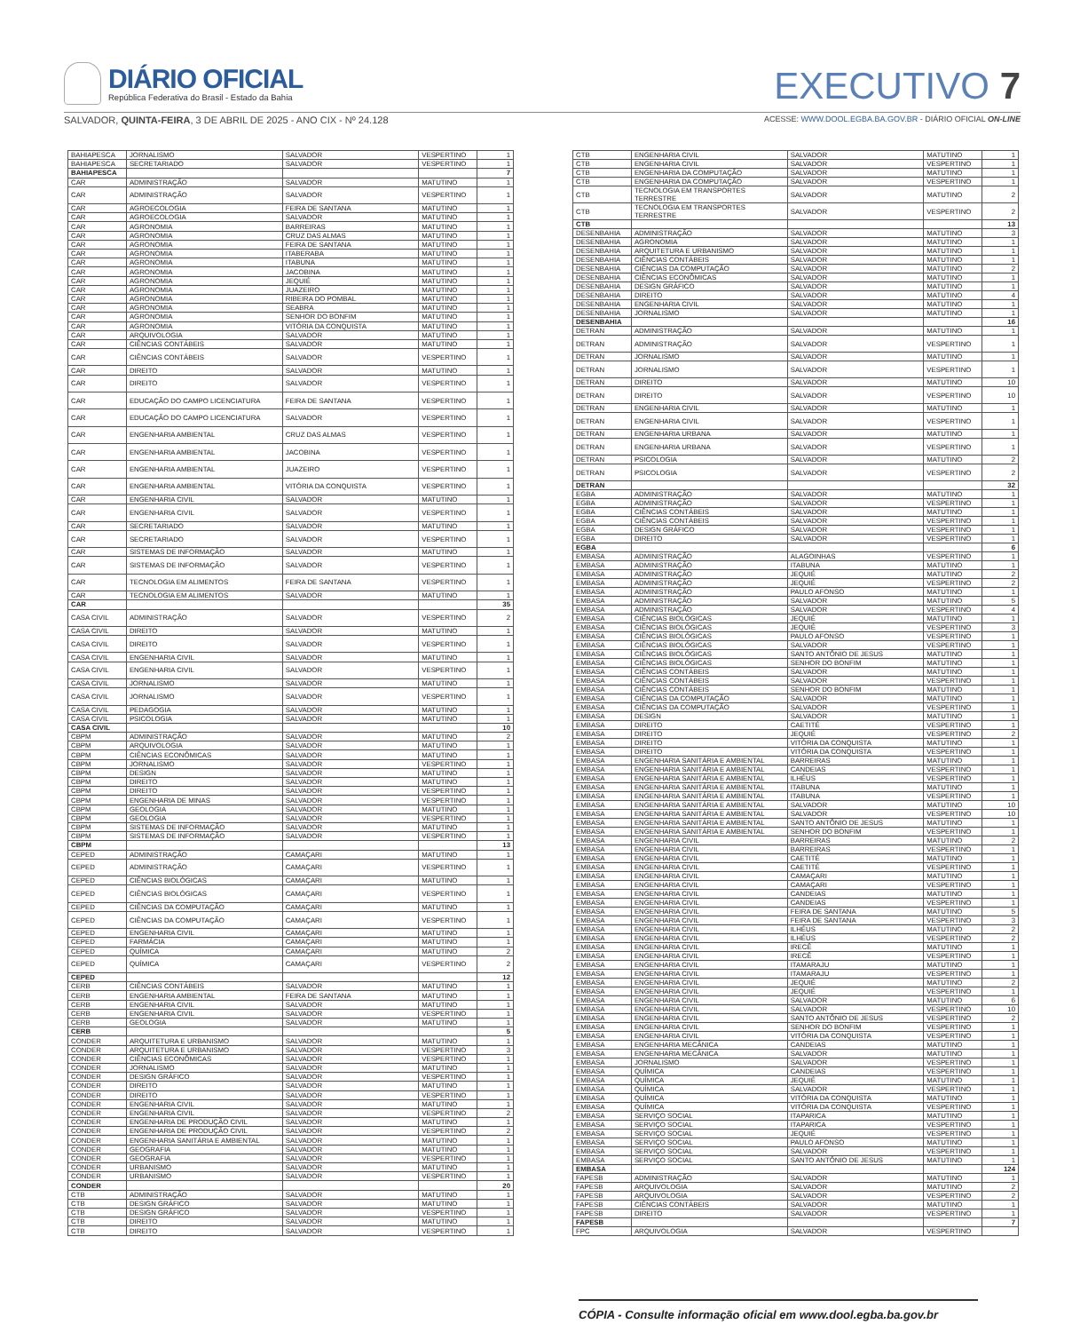DIÁRIO OFICIAL
República Federativa do Brasil - Estado da Bahia
EXECUTIVO 7
SALVADOR, QUINTA-FEIRA, 3 DE ABRIL DE 2025 - ANO CIX - Nº 24.128
ACESSE: WWW.DOOL.EGBA.BA.GOV.BR - DIÁRIO OFICIAL ON-LINE
| BAHIAPESCA | JORNALISMO | SALVADOR | VESPERTINO | 1 |
| BAHIAPESCA | SECRETARIADO | SALVADOR | VESPERTINO | 1 |
| BAHIAPESCA | | | | 7 |
| CAR | ADMINISTRAÇÃO | SALVADOR | MATUTINO | 1 |
| CAR | ADMINISTRAÇÃO | SALVADOR | VESPERTINO | 1 |
| CAR | AGROECOLOGIA | FEIRA DE SANTANA | MATUTINO | 1 |
| CAR | AGROECOLOGIA | SALVADOR | MATUTINO | 1 |
| CAR | AGRONOMIA | BARREIRAS | MATUTINO | 1 |
| CAR | AGRONOMIA | CRUZ DAS ALMAS | MATUTINO | 1 |
| CAR | AGRONOMIA | FEIRA DE SANTANA | MATUTINO | 1 |
| CAR | AGRONOMIA | ITABERABA | MATUTINO | 1 |
| CAR | AGRONOMIA | ITABUNA | MATUTINO | 1 |
| CAR | AGRONOMIA | JACOBINA | MATUTINO | 1 |
| CAR | AGRONOMIA | JEQUIÉ | MATUTINO | 1 |
| CAR | AGRONOMIA | JUAZEIRO | MATUTINO | 1 |
| CAR | AGRONOMIA | RIBEIRA DO POMBAL | MATUTINO | 1 |
| CAR | AGRONOMIA | SEABRA | MATUTINO | 1 |
| CAR | AGRONOMIA | SENHOR DO BONFIM | MATUTINO | 1 |
| CAR | AGRONOMIA | VITÓRIA DA CONQUISTA | MATUTINO | 1 |
| CAR | ARQUIVOLOGIA | SALVADOR | MATUTINO | 1 |
| CAR | CIÊNCIAS CONTÁBEIS | SALVADOR | MATUTINO | 1 |
| CAR | CIÊNCIAS CONTÁBEIS | SALVADOR | VESPERTINO | 1 |
| CAR | DIREITO | SALVADOR | MATUTINO | 1 |
| CAR | DIREITO | SALVADOR | VESPERTINO | 1 |
| CAR | EDUCAÇÃO DO CAMPO LICENCIATURA | FEIRA DE SANTANA | VESPERTINO | 1 |
| CAR | EDUCAÇÃO DO CAMPO LICENCIATURA | SALVADOR | VESPERTINO | 1 |
| CAR | ENGENHARIA AMBIENTAL | CRUZ DAS ALMAS | VESPERTINO | 1 |
| CAR | ENGENHARIA AMBIENTAL | JACOBINA | VESPERTINO | 1 |
| CAR | ENGENHARIA AMBIENTAL | JUAZEIRO | VESPERTINO | 1 |
| CAR | ENGENHARIA AMBIENTAL | VITÓRIA DA CONQUISTA | VESPERTINO | 1 |
| CAR | ENGENHARIA CIVIL | SALVADOR | MATUTINO | 1 |
| CAR | ENGENHARIA CIVIL | SALVADOR | VESPERTINO | 1 |
| CAR | SECRETARIADO | SALVADOR | MATUTINO | 1 |
| CAR | SECRETARIADO | SALVADOR | VESPERTINO | 1 |
| CAR | SISTEMAS DE INFORMAÇÃO | SALVADOR | MATUTINO | 1 |
| CAR | SISTEMAS DE INFORMAÇÃO | SALVADOR | VESPERTINO | 1 |
| CAR | TECNOLOGIA EM ALIMENTOS | FEIRA DE SANTANA | VESPERTINO | 1 |
| CAR | TECNOLOGIA EM ALIMENTOS | SALVADOR | MATUTINO | 1 |
| CAR | | | | 35 |
| CASA CIVIL | ADMINISTRAÇÃO | SALVADOR | VESPERTINO | 2 |
| CASA CIVIL | DIREITO | SALVADOR | MATUTINO | 1 |
| CASA CIVIL | DIREITO | SALVADOR | VESPERTINO | 1 |
| CASA CIVIL | ENGENHARIA CIVIL | SALVADOR | MATUTINO | 1 |
| CASA CIVIL | ENGENHARIA CIVIL | SALVADOR | VESPERTINO | 1 |
| CASA CIVIL | JORNALISMO | SALVADOR | MATUTINO | 1 |
| CASA CIVIL | JORNALISMO | SALVADOR | VESPERTINO | 1 |
| CASA CIVIL | PEDAGOGIA | SALVADOR | MATUTINO | 1 |
| CASA CIVIL | PSICOLOGIA | SALVADOR | MATUTINO | 1 |
| CASA CIVIL | | | | 10 |
| CBPM | ADMINISTRAÇÃO | SALVADOR | MATUTINO | 2 |
| CBPM | ARQUIVOLOGIA | SALVADOR | MATUTINO | 1 |
| CBPM | CIÊNCIAS ECONÔMICAS | SALVADOR | MATUTINO | 1 |
| CBPM | JORNALISMO | SALVADOR | VESPERTINO | 1 |
| CBPM | DESIGN | SALVADOR | MATUTINO | 1 |
| CBPM | DIREITO | SALVADOR | MATUTINO | 1 |
| CBPM | DIREITO | SALVADOR | VESPERTINO | 1 |
| CBPM | ENGENHARIA DE MINAS | SALVADOR | VESPERTINO | 1 |
| CBPM | GEOLOGIA | SALVADOR | MATUTINO | 1 |
| CBPM | GEOLOGIA | SALVADOR | VESPERTINO | 1 |
| CBPM | SISTEMAS DE INFORMAÇÃO | SALVADOR | MATUTINO | 1 |
| CBPM | SISTEMAS DE INFORMAÇÃO | SALVADOR | VESPERTINO | 1 |
| CBPM | | | | 13 |
| CEPED | ADMINISTRAÇÃO | CAMAÇARI | MATUTINO | 1 |
| CEPED | ADMINISTRAÇÃO | CAMAÇARI | VESPERTINO | 1 |
| CEPED | CIÊNCIAS BIOLÓGICAS | CAMAÇARI | MATUTINO | 1 |
| CEPED | CIÊNCIAS BIOLÓGICAS | CAMAÇARI | VESPERTINO | 1 |
| CEPED | CIÊNCIAS DA COMPUTAÇÃO | CAMAÇARI | MATUTINO | 1 |
| CEPED | CIÊNCIAS DA COMPUTAÇÃO | CAMAÇARI | VESPERTINO | 1 |
| CEPED | ENGENHARIA CIVIL | CAMAÇARI | MATUTINO | 1 |
| CEPED | FARMÁCIA | CAMAÇARI | MATUTINO | 1 |
| CEPED | QUÍMICA | CAMAÇARI | MATUTINO | 2 |
| CEPED | QUÍMICA | CAMAÇARI | VESPERTINO | 2 |
| CEPED | | | | 12 |
| CERB | CIÊNCIAS CONTÁBEIS | SALVADOR | MATUTINO | 1 |
| CERB | ENGENHARIA AMBIENTAL | FEIRA DE SANTANA | MATUTINO | 1 |
| CERB | ENGENHARIA CIVIL | SALVADOR | MATUTINO | 1 |
| CERB | ENGENHARIA CIVIL | SALVADOR | VESPERTINO | 1 |
| CERB | GEOLOGIA | SALVADOR | MATUTINO | 1 |
| CERB | | | | 5 |
| CONDER | ARQUITETURA E URBANISMO | SALVADOR | MATUTINO | 1 |
| CONDER | ARQUITETURA E URBANISMO | SALVADOR | VESPERTINO | 3 |
| CONDER | CIÊNCIAS ECONÔMICAS | SALVADOR | VESPERTINO | 1 |
| CONDER | JORNALISMO | SALVADOR | MATUTINO | 1 |
| CONDER | DESIGN GRÁFICO | SALVADOR | VESPERTINO | 1 |
| CONDER | DIREITO | SALVADOR | MATUTINO | 1 |
| CONDER | DIREITO | SALVADOR | VESPERTINO | 1 |
| CONDER | ENGENHARIA CIVIL | SALVADOR | MATUTINO | 1 |
| CONDER | ENGENHARIA CIVIL | SALVADOR | VESPERTINO | 2 |
| CONDER | ENGENHARIA DE PRODUÇÃO CIVIL | SALVADOR | MATUTINO | 1 |
| CONDER | ENGENHARIA DE PRODUÇÃO CIVIL | SALVADOR | VESPERTINO | 2 |
| CONDER | ENGENHARIA SANITÁRIA E AMBIENTAL | SALVADOR | MATUTINO | 1 |
| CONDER | GEOGRAFIA | SALVADOR | MATUTINO | 1 |
| CONDER | GEOGRAFIA | SALVADOR | VESPERTINO | 1 |
| CONDER | URBANISMO | SALVADOR | MATUTINO | 1 |
| CONDER | URBANISMO | SALVADOR | VESPERTINO | 1 |
| CONDER | | | | 20 |
| CTB | ADMINISTRAÇÃO | SALVADOR | MATUTINO | 1 |
| CTB | DESIGN GRÁFICO | SALVADOR | MATUTINO | 1 |
| CTB | DESIGN GRÁFICO | SALVADOR | VESPERTINO | 1 |
| CTB | DIREITO | SALVADOR | MATUTINO | 1 |
| CTB | DIREITO | SALVADOR | VESPERTINO | 1 |
| CTB | ENGENHARIA CIVIL | SALVADOR | MATUTINO | 1 |
| CTB | ENGENHARIA CIVIL | SALVADOR | VESPERTINO | 1 |
| CTB | ENGENHARIA DA COMPUTAÇÃO | SALVADOR | MATUTINO | 1 |
| CTB | ENGENHARIA DA COMPUTAÇÃO | SALVADOR | VESPERTINO | 1 |
| CTB | TECNOLOGIA EM TRANSPORTES TERRESTRE | SALVADOR | MATUTINO | 2 |
| CTB | TECNOLOGIA EM TRANSPORTES TERRESTRE | SALVADOR | VESPERTINO | 2 |
| CTB | | | | 13 |
| DESENBAHIA | ADMINISTRAÇÃO | SALVADOR | MATUTINO | 3 |
| DESENBAHIA | AGRONOMIA | SALVADOR | MATUTINO | 1 |
| DESENBAHIA | ARQUITETURA E URBANISMO | SALVADOR | MATUTINO | 1 |
| DESENBAHIA | CIÊNCIAS CONTÁBEIS | SALVADOR | MATUTINO | 1 |
| DESENBAHIA | CIÊNCIAS DA COMPUTAÇÃO | SALVADOR | MATUTINO | 2 |
| DESENBAHIA | CIÊNCIAS ECONÔMICAS | SALVADOR | MATUTINO | 1 |
| DESENBAHIA | DESIGN GRÁFICO | SALVADOR | MATUTINO | 1 |
| DESENBAHIA | DIREITO | SALVADOR | MATUTINO | 4 |
| DESENBAHIA | ENGENHARIA CIVIL | SALVADOR | MATUTINO | 1 |
| DESENBAHIA | JORNALISMO | SALVADOR | MATUTINO | 1 |
| DESENBAHIA | | | | 16 |
| DETRAN | ADMINISTRAÇÃO | SALVADOR | MATUTINO | 1 |
| DETRAN | ADMINISTRAÇÃO | SALVADOR | VESPERTINO | 1 |
| DETRAN | JORNALISMO | SALVADOR | MATUTINO | 1 |
| DETRAN | JORNALISMO | SALVADOR | VESPERTINO | 1 |
| DETRAN | DIREITO | SALVADOR | MATUTINO | 10 |
| DETRAN | DIREITO | SALVADOR | VESPERTINO | 10 |
| DETRAN | ENGENHARIA CIVIL | SALVADOR | MATUTINO | 1 |
| DETRAN | ENGENHARIA CIVIL | SALVADOR | VESPERTINO | 1 |
| DETRAN | ENGENHARIA URBANA | SALVADOR | MATUTINO | 1 |
| DETRAN | ENGENHARIA URBANA | SALVADOR | VESPERTINO | 1 |
| DETRAN | PSICOLOGIA | SALVADOR | MATUTINO | 2 |
| DETRAN | PSICOLOGIA | SALVADOR | VESPERTINO | 2 |
| DETRAN | | | | 32 |
| EGBA | ADMINISTRAÇÃO | SALVADOR | MATUTINO | 1 |
| EGBA | ADMINISTRAÇÃO | SALVADOR | VESPERTINO | 1 |
| EGBA | CIÊNCIAS CONTÁBEIS | SALVADOR | MATUTINO | 1 |
| EGBA | CIÊNCIAS CONTÁBEIS | SALVADOR | VESPERTINO | 1 |
| EGBA | DESIGN GRÁFICO | SALVADOR | VESPERTINO | 1 |
| EGBA | DIREITO | SALVADOR | VESPERTINO | 1 |
| EGBA | | | | 6 |
| EMBASA | ADMINISTRAÇÃO | ALAGOINHAS | VESPERTINO | 1 |
| EMBASA | ADMINISTRAÇÃO | ITABUNA | MATUTINO | 1 |
| EMBASA | ADMINISTRAÇÃO | JEQUIÉ | MATUTINO | 2 |
| EMBASA | ADMINISTRAÇÃO | JEQUIÉ | VESPERTINO | 2 |
| EMBASA | ADMINISTRAÇÃO | PAULO AFONSO | MATUTINO | 1 |
| EMBASA | ADMINISTRAÇÃO | SALVADOR | MATUTINO | 5 |
| EMBASA | ADMINISTRAÇÃO | SALVADOR | VESPERTINO | 4 |
| EMBASA | CIÊNCIAS BIOLÓGICAS | JEQUIÉ | MATUTINO | 1 |
| EMBASA | CIÊNCIAS BIOLÓGICAS | JEQUIÉ | VESPERTINO | 3 |
| EMBASA | CIÊNCIAS BIOLÓGICAS | PAULO AFONSO | VESPERTINO | 1 |
| EMBASA | CIÊNCIAS BIOLÓGICAS | SALVADOR | VESPERTINO | 1 |
| EMBASA | CIÊNCIAS BIOLÓGICAS | SANTO ANTÔNIO DE JESUS | MATUTINO | 1 |
| EMBASA | CIÊNCIAS BIOLÓGICAS | SENHOR DO BONFIM | MATUTINO | 1 |
| EMBASA | CIÊNCIAS CONTÁBEIS | SALVADOR | MATUTINO | 1 |
| EMBASA | CIÊNCIAS CONTÁBEIS | SALVADOR | VESPERTINO | 1 |
| EMBASA | CIÊNCIAS CONTÁBEIS | SENHOR DO BONFIM | MATUTINO | 1 |
| EMBASA | CIÊNCIAS DA COMPUTAÇÃO | SALVADOR | MATUTINO | 1 |
| EMBASA | CIÊNCIAS DA COMPUTAÇÃO | SALVADOR | VESPERTINO | 1 |
| EMBASA | DESIGN | SALVADOR | MATUTINO | 1 |
| EMBASA | DIREITO | CAETITÉ | VESPERTINO | 1 |
| EMBASA | DIREITO | JEQUIÉ | VESPERTINO | 2 |
| EMBASA | DIREITO | VITÓRIA DA CONQUISTA | MATUTINO | 1 |
| EMBASA | DIREITO | VITÓRIA DA CONQUISTA | VESPERTINO | 1 |
| EMBASA | ENGENHARIA SANITÁRIA E AMBIENTAL | BARREIRAS | MATUTINO | 1 |
| EMBASA | ENGENHARIA SANITÁRIA E AMBIENTAL | CANDEIAS | VESPERTINO | 1 |
| EMBASA | ENGENHARIA SANITÁRIA E AMBIENTAL | ILHÉUS | VESPERTINO | 1 |
| EMBASA | ENGENHARIA SANITÁRIA E AMBIENTAL | ITABUNA | MATUTINO | 1 |
| EMBASA | ENGENHARIA SANITÁRIA E AMBIENTAL | ITABUNA | VESPERTINO | 1 |
| EMBASA | ENGENHARIA SANITÁRIA E AMBIENTAL | SALVADOR | MATUTINO | 10 |
| EMBASA | ENGENHARIA SANITÁRIA E AMBIENTAL | SALVADOR | VESPERTINO | 10 |
| EMBASA | ENGENHARIA SANITÁRIA E AMBIENTAL | SANTO ANTÔNIO DE JESUS | MATUTINO | 1 |
| EMBASA | ENGENHARIA SANITÁRIA E AMBIENTAL | SENHOR DO BONFIM | VESPERTINO | 1 |
| EMBASA | ENGENHARIA CIVIL | BARREIRAS | MATUTINO | 2 |
| EMBASA | ENGENHARIA CIVIL | BARREIRAS | VESPERTINO | 1 |
| EMBASA | ENGENHARIA CIVIL | CAETITÉ | MATUTINO | 1 |
| EMBASA | ENGENHARIA CIVIL | CAETITÉ | VESPERTINO | 1 |
| EMBASA | ENGENHARIA CIVIL | CAMAÇARI | MATUTINO | 1 |
| EMBASA | ENGENHARIA CIVIL | CAMAÇARI | VESPERTINO | 1 |
| EMBASA | ENGENHARIA CIVIL | CANDEIAS | MATUTINO | 1 |
| EMBASA | ENGENHARIA CIVIL | CANDEIAS | VESPERTINO | 1 |
| EMBASA | ENGENHARIA CIVIL | FEIRA DE SANTANA | MATUTINO | 5 |
| EMBASA | ENGENHARIA CIVIL | FEIRA DE SANTANA | VESPERTINO | 3 |
| EMBASA | ENGENHARIA CIVIL | ILHÉUS | MATUTINO | 2 |
| EMBASA | ENGENHARIA CIVIL | ILHÉUS | VESPERTINO | 2 |
| EMBASA | ENGENHARIA CIVIL | IRECÊ | MATUTINO | 1 |
| EMBASA | ENGENHARIA CIVIL | IRECÊ | VESPERTINO | 1 |
| EMBASA | ENGENHARIA CIVIL | ITAMARAJU | MATUTINO | 1 |
| EMBASA | ENGENHARIA CIVIL | ITAMARAJU | VESPERTINO | 1 |
| EMBASA | ENGENHARIA CIVIL | JEQUIÉ | MATUTINO | 2 |
| EMBASA | ENGENHARIA CIVIL | JEQUIÉ | VESPERTINO | 1 |
| EMBASA | ENGENHARIA CIVIL | SALVADOR | MATUTINO | 6 |
| EMBASA | ENGENHARIA CIVIL | SALVADOR | VESPERTINO | 10 |
| EMBASA | ENGENHARIA CIVIL | SANTO ANTÔNIO DE JESUS | VESPERTINO | 2 |
| EMBASA | ENGENHARIA CIVIL | SENHOR DO BONFIM | VESPERTINO | 1 |
| EMBASA | ENGENHARIA CIVIL | VITÓRIA DA CONQUISTA | VESPERTINO | 1 |
| EMBASA | ENGENHARIA MECÂNICA | CANDEIAS | MATUTINO | 1 |
| EMBASA | ENGENHARIA MECÂNICA | SALVADOR | MATUTINO | 1 |
| EMBASA | JORNALISMO | SALVADOR | VESPERTINO | 1 |
| EMBASA | QUÍMICA | CANDEIAS | VESPERTINO | 1 |
| EMBASA | QUÍMICA | JEQUIÉ | MATUTINO | 1 |
| EMBASA | QUÍMICA | SALVADOR | VESPERTINO | 1 |
| EMBASA | QUÍMICA | VITÓRIA DA CONQUISTA | MATUTINO | 1 |
| EMBASA | QUÍMICA | VITÓRIA DA CONQUISTA | VESPERTINO | 1 |
| EMBASA | SERVIÇO SOCIAL | ITAPARICA | MATUTINO | 1 |
| EMBASA | SERVIÇO SOCIAL | ITAPARICA | VESPERTINO | 1 |
| EMBASA | SERVIÇO SOCIAL | JEQUIÉ | VESPERTINO | 1 |
| EMBASA | SERVIÇO SOCIAL | PAULO AFONSO | MATUTINO | 1 |
| EMBASA | SERVIÇO SOCIAL | SALVADOR | VESPERTINO | 1 |
| EMBASA | SERVIÇO SOCIAL | SANTO ANTÔNIO DE JESUS | MATUTINO | 1 |
| EMBASA | | | | 124 |
| FAPESB | ADMINISTRAÇÃO | SALVADOR | MATUTINO | 1 |
| FAPESB | ARQUIVOLOGIA | SALVADOR | MATUTINO | 2 |
| FAPESB | ARQUIVOLOGIA | SALVADOR | VESPERTINO | 2 |
| FAPESB | CIÊNCIAS CONTÁBEIS | SALVADOR | MATUTINO | 1 |
| FAPESB | DIREITO | SALVADOR | VESPERTINO | 1 |
| FAPESB | | | | 7 |
| FPC | ARQUIVOLOGIA | SALVADOR | VESPERTINO | |
CÓPIA - Consulte informação oficial em www.dool.egba.ba.gov.br